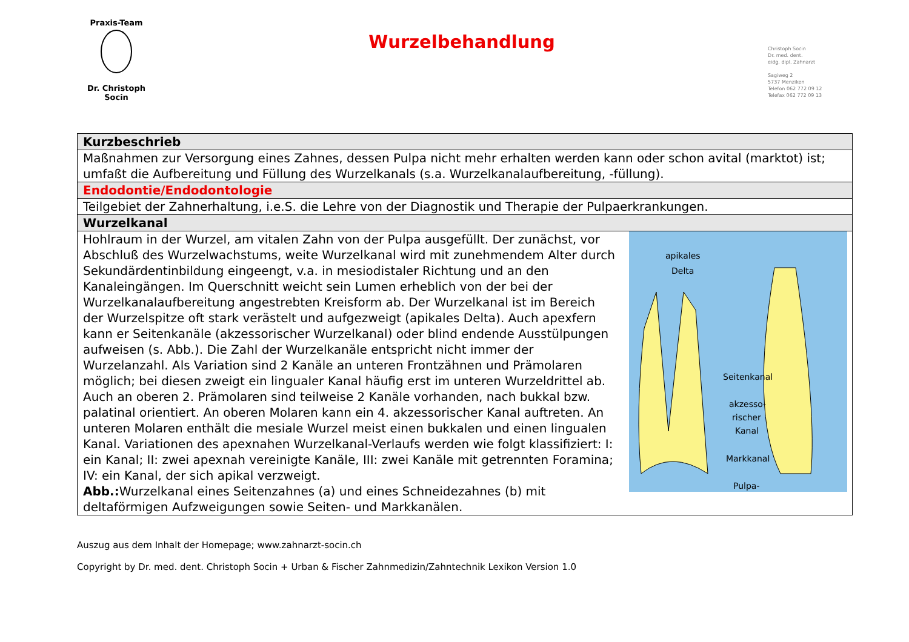Praxis-Team
Dr. Christoph Socin
Wurzelbehandlung
Christoph Socin
Dr. med. dent.
eidg. dipl. Zahnarzt
Sagiweg 2
5737 Menziken
Telefon 062 772 09 12
Telefax 062 772 09 13
| Kurzbeschrieb |
| Maßnahmen zur Versorgung eines Zahnes, dessen Pulpa nicht mehr erhalten werden kann oder schon avital (marktot) ist; umfaßt die Aufbereitung und Füllung des Wurzelkanals (s.a. Wurzelkanalaufbereitung, -füllung). |
| Endodontie/Endodontologie |
| Teilgebiet der Zahnerhaltung, i.e.S. die Lehre von der Diagnostik und Therapie der Pulpaerkrankungen. |
| Wurzelkanal |
| apikales Delta Seitenkanal akzesso- rischer Kanal Markkanal Pulpa- Hohlraum in der Wurzel, am vitalen Zahn von der Pulpa ausgefüllt. Der zunächst, vor Abschluß des Wurzelwachstums, weite Wurzelkanal wird mit zunehmendem Alter durch Sekundärdentinbildung eingeengt, v.a. in mesiodistaler Richtung und an den Kanaleingängen. Im Querschnitt weicht sein Lumen erheblich von der bei der Wurzelkanalaufbereitung angestrebten Kreisform ab. Der Wurzelkanal ist im Bereich der Wurzelspitze oft stark verästelt und aufgezweigt (apikales Delta). Auch apexfern kann er Seitenkanäle (akzessorischer Wurzelkanal) oder blind endende Ausstülpungen aufweisen (s. Abb.). Die Zahl der Wurzelkanäle entspricht nicht immer der Wurzelanzahl. Als Variation sind 2 Kanäle an unteren Frontzähnen und Prämolaren möglich; bei diesen zweigt ein lingualer Kanal häufig erst im unteren Wurzeldrittel ab. Auch an oberen 2. Prämolaren sind teilweise 2 Kanäle vorhanden, nach bukkal bzw. palatinal orientiert. An oberen Molaren kann ein 4. akzessorischer Kanal auftreten. An unteren Molaren enthält die mesiale Wurzel meist einen bukkalen und einen lingualen Kanal. Variationen des apexnahen Wurzelkanal-Verlaufs werden wie folgt klassifiziert: I: ein Kanal; II: zwei apexnah vereinigte Kanäle, III: zwei Kanäle mit getrennten Foramina; IV: ein Kanal, der sich apikal verzweigt. Abb.: Wurzelkanal eines Seitenzahnes (a) und eines Schneidezahnes (b) mit deltaförmigen Aufzweigungen sowie Seiten- und Markkanälen. |
Auszug aus dem Inhalt der Homepage; www.zahnarzt-socin.ch
Copyright by Dr. med. dent. Christoph Socin + Urban & Fischer Zahnmedizin/Zahntechnik Lexikon Version 1.0